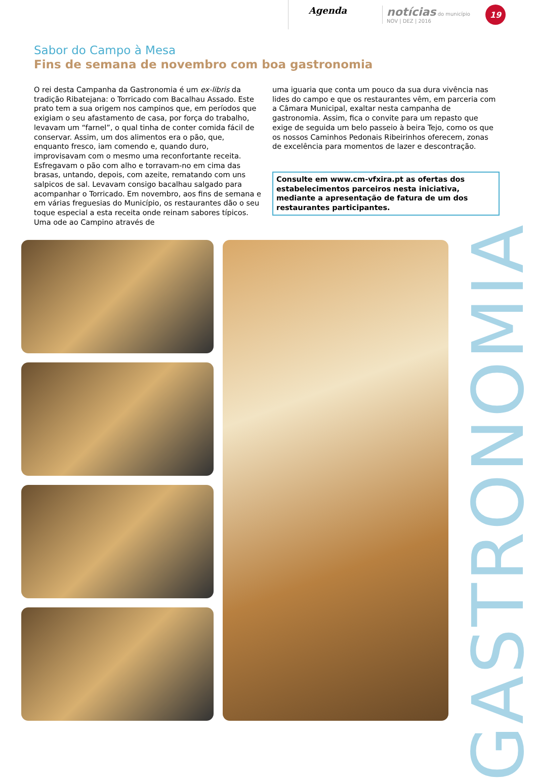Agenda
notícias do município
NOV | DEZ | 2016
19
Sabor do Campo à Mesa
Fins de semana de novembro com boa gastronomia
O rei desta Campanha da Gastronomia é um ex-libris da tradição Ribatejana: o Torricado com Bacalhau Assado. Este prato tem a sua origem nos campinos que, em períodos que exigiam o seu afastamento de casa, por força do trabalho, levavam um “farnel”, o qual tinha de conter comida fácil de conservar. Assim, um dos alimentos era o pão, que, enquanto fresco, iam comendo e, quando duro, improvisavam com o mesmo uma reconfortante receita. Esfregavam o pão com alho e torravam-no em cima das brasas, untando, depois, com azeite, rematando com uns salpicos de sal. Levavam consigo bacalhau salgado para acompanhar o Torricado. Em novembro, aos fins de semana e em várias freguesias do Município, os restaurantes dão o seu toque especial a esta receita onde reinam sabores típicos. Uma ode ao Campino através de
uma iguaria que conta um pouco da sua dura vivência nas lides do campo e que os restaurantes vêm, em parceria com a Câmara Municipal, exaltar nesta campanha de gastronomia. Assim, fica o convite para um repasto que exige de seguida um belo passeio à beira Tejo, como os que os nossos Caminhos Pedonais Ribeirinhos oferecem, zonas de excelência para momentos de lazer e descontração.
Consulte em www.cm-vfxira.pt as ofertas dos estabelecimentos parceiros nesta iniciativa, mediante a apresentação de fatura de um dos restaurantes participantes.
GASTRONOMIA